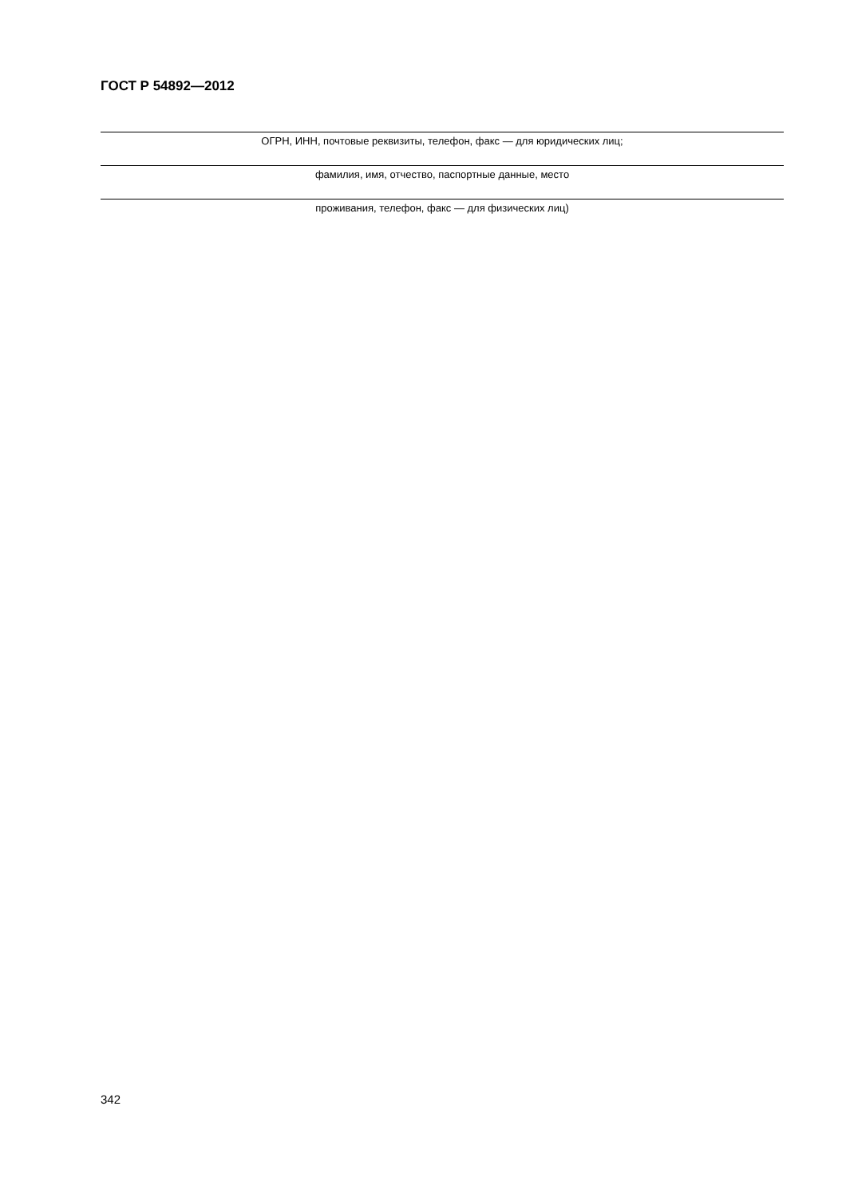ГОСТ Р 54892—2012
ОГРН, ИНН, почтовые реквизиты, телефон, факс — для юридических лиц;
фамилия, имя, отчество, паспортные данные, место
проживания, телефон, факс — для физических лиц)
342